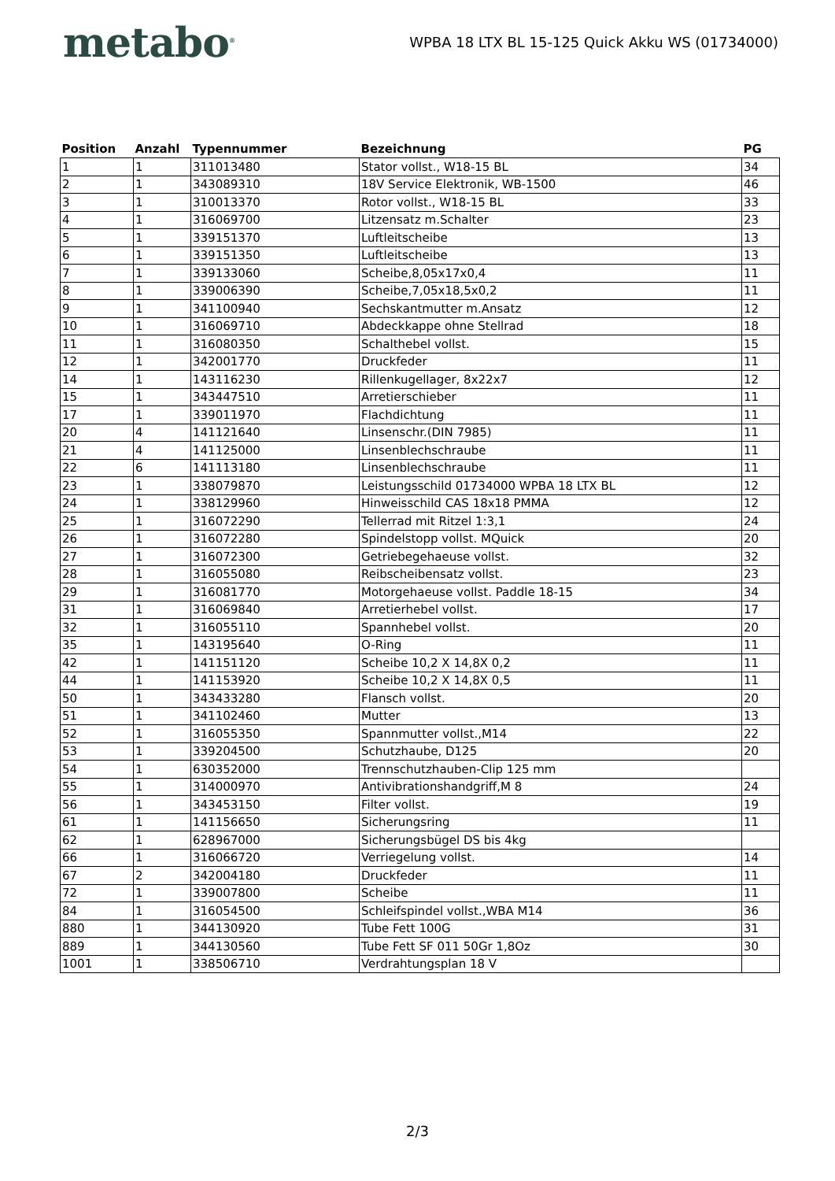metabo<sup>®</sup>
WPBA 18 LTX BL 15-125 Quick Akku WS (01734000)
| Position | Anzahl | Typennummer | Bezeichnung | PG |
| --- | --- | --- | --- | --- |
| 1 | 1 | 311013480 | Stator vollst., W18-15 BL | 34 |
| 2 | 1 | 343089310 | 18V Service Elektronik, WB-1500 | 46 |
| 3 | 1 | 310013370 | Rotor vollst., W18-15 BL | 33 |
| 4 | 1 | 316069700 | Litzensatz m.Schalter | 23 |
| 5 | 1 | 339151370 | Luftleitscheibe | 13 |
| 6 | 1 | 339151350 | Luftleitscheibe | 13 |
| 7 | 1 | 339133060 | Scheibe,8,05x17x0,4 | 11 |
| 8 | 1 | 339006390 | Scheibe,7,05x18,5x0,2 | 11 |
| 9 | 1 | 341100940 | Sechskantmutter m.Ansatz | 12 |
| 10 | 1 | 316069710 | Abdeckkappe ohne Stellrad | 18 |
| 11 | 1 | 316080350 | Schalthebel vollst. | 15 |
| 12 | 1 | 342001770 | Druckfeder | 11 |
| 14 | 1 | 143116230 | Rillenkugellager, 8x22x7 | 12 |
| 15 | 1 | 343447510 | Arretierschieber | 11 |
| 17 | 1 | 339011970 | Flachdichtung | 11 |
| 20 | 4 | 141121640 | Linsenschr.(DIN 7985) | 11 |
| 21 | 4 | 141125000 | Linsenblechschraube | 11 |
| 22 | 6 | 141113180 | Linsenblechschraube | 11 |
| 23 | 1 | 338079870 | Leistungsschild 01734000 WPBA 18 LTX BL | 12 |
| 24 | 1 | 338129960 | Hinweisschild CAS 18x18 PMMA | 12 |
| 25 | 1 | 316072290 | Tellerrad mit Ritzel 1:3,1 | 24 |
| 26 | 1 | 316072280 | Spindelstopp vollst. MQuick | 20 |
| 27 | 1 | 316072300 | Getriebegehaeuse vollst. | 32 |
| 28 | 1 | 316055080 | Reibscheibensatz vollst. | 23 |
| 29 | 1 | 316081770 | Motorgehaeuse vollst. Paddle 18-15 | 34 |
| 31 | 1 | 316069840 | Arretierhebel vollst. | 17 |
| 32 | 1 | 316055110 | Spannhebel vollst. | 20 |
| 35 | 1 | 143195640 | O-Ring | 11 |
| 42 | 1 | 141151120 | Scheibe 10,2 X 14,8X 0,2 | 11 |
| 44 | 1 | 141153920 | Scheibe 10,2 X 14,8X 0,5 | 11 |
| 50 | 1 | 343433280 | Flansch vollst. | 20 |
| 51 | 1 | 341102460 | Mutter | 13 |
| 52 | 1 | 316055350 | Spannmutter vollst.,M14 | 22 |
| 53 | 1 | 339204500 | Schutzhaube, D125 | 20 |
| 54 | 1 | 630352000 | Trennschutzhauben-Clip 125 mm | |
| 55 | 1 | 314000970 | Antivibrationshandgriff,M 8 | 24 |
| 56 | 1 | 343453150 | Filter vollst. | 19 |
| 61 | 1 | 141156650 | Sicherungsring | 11 |
| 62 | 1 | 628967000 | Sicherungsbügel DS bis 4kg | |
| 66 | 1 | 316066720 | Verriegelung vollst. | 14 |
| 67 | 2 | 342004180 | Druckfeder | 11 |
| 72 | 1 | 339007800 | Scheibe | 11 |
| 84 | 1 | 316054500 | Schleifspindel vollst.,WBA M14 | 36 |
| 880 | 1 | 344130920 | Tube Fett 100G | 31 |
| 889 | 1 | 344130560 | Tube Fett SF 011 50Gr 1,8Oz | 30 |
| 1001 | 1 | 338506710 | Verdrahtungsplan 18 V | |
2/3